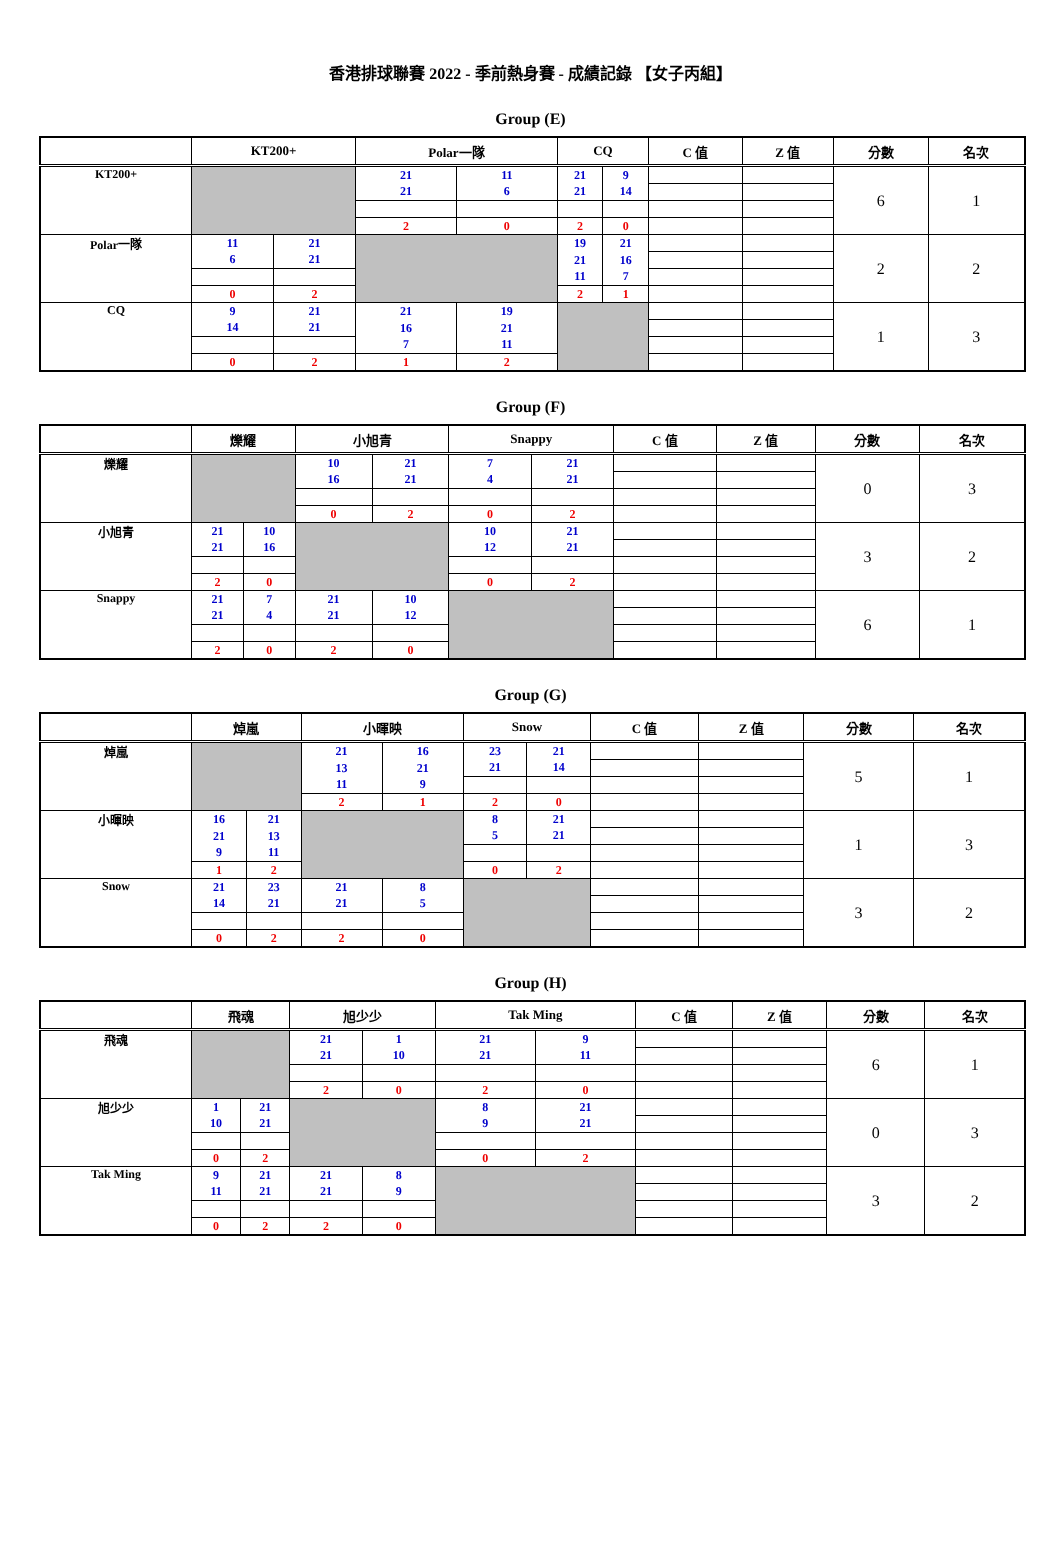香港排球聯賽 2022 - 季前熱身賽 - 成績記錄 【女子丙組】
Group (E)
| | KT200+ | | Polar一隊 | | CQ | | C 值 | Z 值 | 分數 | 名次 |
| --- | --- | --- | --- | --- | --- | --- | --- | --- | --- | --- |
| KT200+ | | | 21 | 11 | 21 | 9 | | | 6 | 1 |
| | | | 21 | 6 | 21 | 14 | | | | |
| | | | 2 | 0 | 2 | 0 | | | | |
| Polar一隊 | 11 | 21 | | | 19 | 21 | | | 2 | 2 |
| | 6 | 21 | | | 21 | 16 | | | | |
| | | | | | 11 | 7 | | | | |
| | 0 | 2 | | | 2 | 1 | | | | |
| CQ | 9 | 21 | 21 | 19 | | | | | 1 | 3 |
| | 14 | 21 | 16 | 21 | | | | | | |
| | | | 7 | 11 | | | | | | |
| | 0 | 2 | 1 | 2 | | | | | | |
Group (F)
| | 爍耀 | | 小旭青 | | Snappy | | C 值 | Z 值 | 分數 | 名次 |
| --- | --- | --- | --- | --- | --- | --- | --- | --- | --- | --- |
| 爍耀 | | | 10 | 21 | 7 | 21 | | | 0 | 3 |
| | | | 16 | 21 | 4 | 21 | | | | |
| | | | 0 | 2 | 0 | 2 | | | | |
| 小旭青 | 21 | 10 | | | 10 | 21 | | | 3 | 2 |
| | 21 | 16 | | | 12 | 21 | | | | |
| | 2 | 0 | | | 0 | 2 | | | | |
| Snappy | 21 | 7 | 21 | 10 | | | | | 6 | 1 |
| | 21 | 4 | 21 | 12 | | | | | | |
| | 2 | 0 | 2 | 0 | | | | | | |
Group (G)
| | 焯嵐 | | 小暉映 | | Snow | | C 值 | Z 值 | 分數 | 名次 |
| --- | --- | --- | --- | --- | --- | --- | --- | --- | --- | --- |
| 焯嵐 | | | 21 | 16 | 23 | 21 | | | 5 | 1 |
| | | | 13 | 21 | 21 | 14 | | | | |
| | | | 11 | 9 | | | | | | |
| | | | 2 | 1 | 2 | 0 | | | | |
| 小暉映 | 16 | 21 | | | 8 | 21 | | | 1 | 3 |
| | 21 | 13 | | | 5 | 21 | | | | |
| | 9 | 11 | | | | | | | | |
| | 1 | 2 | | | 0 | 2 | | | | |
| Snow | 21 | 23 | 21 | 8 | | | | | 3 | 2 |
| | 14 | 21 | 21 | 5 | | | | | | |
| | 0 | 2 | 2 | 0 | | | | | | |
Group (H)
| | 飛魂 | | 旭少少 | | Tak Ming | | C 值 | Z 值 | 分數 | 名次 |
| --- | --- | --- | --- | --- | --- | --- | --- | --- | --- | --- |
| 飛魂 | | | 21 | 1 | 21 | 9 | | | 6 | 1 |
| | | | 21 | 10 | 21 | 11 | | | | |
| | | | 2 | 0 | 2 | 0 | | | | |
| 旭少少 | 1 | 21 | | | 8 | 21 | | | 0 | 3 |
| | 10 | 21 | | | 9 | 21 | | | | |
| | 0 | 2 | | | 0 | 2 | | | | |
| Tak Ming | 9 | 21 | 21 | 8 | | | | | 3 | 2 |
| | 11 | 21 | 21 | 9 | | | | | | |
| | 0 | 2 | 2 | 0 | | | | | | |